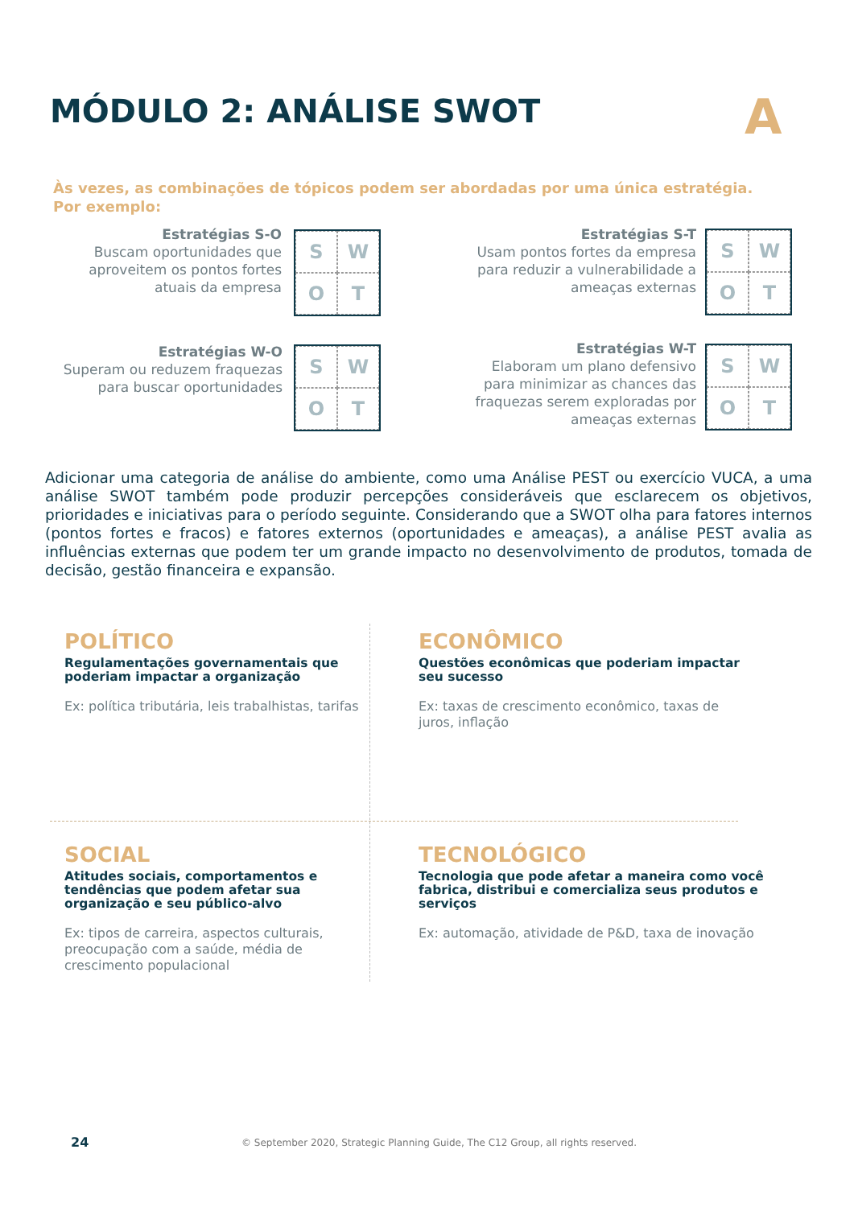MÓDULO 2: ANÁLISE SWOT A
Às vezes, as combinações de tópicos podem ser abordadas por uma única estratégia.
Por exemplo:
Estratégias S-O
Buscam oportunidades que aproveitem os pontos fortes atuais da empresa
SWOT
Estratégias S-T
Usam pontos fortes da empresa para reduzir a vulnerabilidade a ameaças externas
SWOT
Estratégias W-O
Superam ou reduzem fraquezas para buscar oportunidades
SWOT
Estratégias W-T
Elaboram um plano defensivo para minimizar as chances das fraquezas serem exploradas por ameaças externas
SWOT
Adicionar uma categoria de análise do ambiente, como uma Análise PEST ou exercício VUCA, a uma análise SWOT também pode produzir percepções consideráveis que esclarecem os objetivos, prioridades e iniciativas para o período seguinte. Considerando que a SWOT olha para fatores internos (pontos fortes e fracos) e fatores externos (oportunidades e ameaças), a análise PEST avalia as influências externas que podem ter um grande impacto no desenvolvimento de produtos, tomada de decisão, gestão financeira e expansão.
POLÍTICO
Regulamentações governamentais que poderiam impactar a organização
Ex: política tributária, leis trabalhistas, tarifas
ECONÔMICO
Questões econômicas que poderiam impactar seu sucesso
Ex: taxas de crescimento econômico, taxas de juros, inflação
SOCIAL
Atitudes sociais, comportamentos e tendências que podem afetar sua organização e seu público-alvo
Ex: tipos de carreira, aspectos culturais, preocupação com a saúde, média de crescimento populacional
TECNOLÓGICO
Tecnologia que pode afetar a maneira como você fabrica, distribui e comercializa seus produtos e serviços
Ex: automação, atividade de P&D, taxa de inovação
24
© September 2020, Strategic Planning Guide, The C12 Group, all rights reserved.